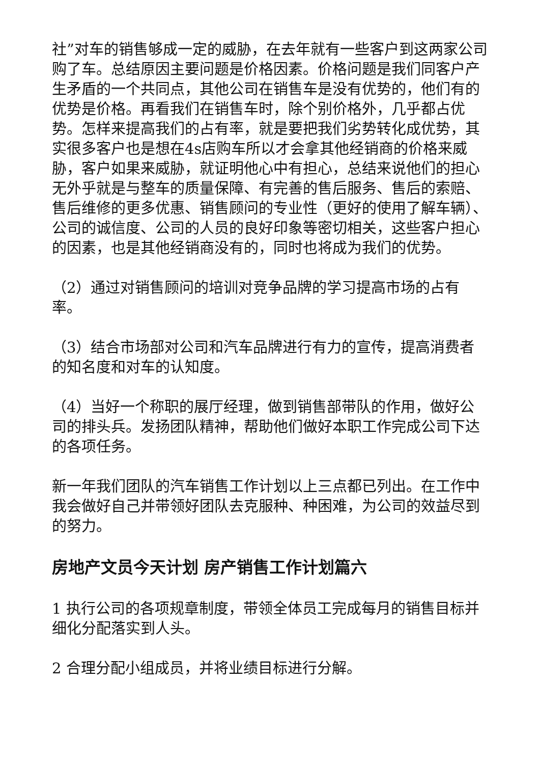社”对车的销售够成一定的威胁，在去年就有一些客户到这两家公司购了车。总结原因主要问题是价格因素。价格问题是我们同客户产生矛盾的一个共同点，其他公司在销售车是没有优势的，他们有的优势是价格。再看我们在销售车时，除个别价格外，几乎都占优势。怎样来提高我们的占有率，就是要把我们劣势转化成优势，其实很多客户也是想在4s店购车所以才会拿其他经销商的价格来威胁，客户如果来威胁，就证明他心中有担心，总结来说他们的担心无外乎就是与整车的质量保障、有完善的售后服务、售后的索赔、售后维修的更多优惠、销售顾问的专业性（更好的使用了解车辆）、公司的诚信度、公司的人员的良好印象等密切相关，这些客户担心的因素，也是其他经销商没有的，同时也将成为我们的优势。
（2）通过对销售顾问的培训对竞争品牌的学习提高市场的占有率。
（3）结合市场部对公司和汽车品牌进行有力的宣传，提高消费者的知名度和对车的认知度。
（4）当好一个称职的展厅经理，做到销售部带队的作用，做好公司的排头兵。发扬团队精神，帮助他们做好本职工作完成公司下达的各项任务。
新一年我们团队的汽车销售工作计划以上三点都已列出。在工作中我会做好自己并带领好团队去克服种、种困难，为公司的效益尽到的努力。
房地产文员今天计划 房产销售工作计划篇六
1 执行公司的各项规章制度，带领全体员工完成每月的销售目标并细化分配落实到人头。
2 合理分配小组成员，并将业绩目标进行分解。